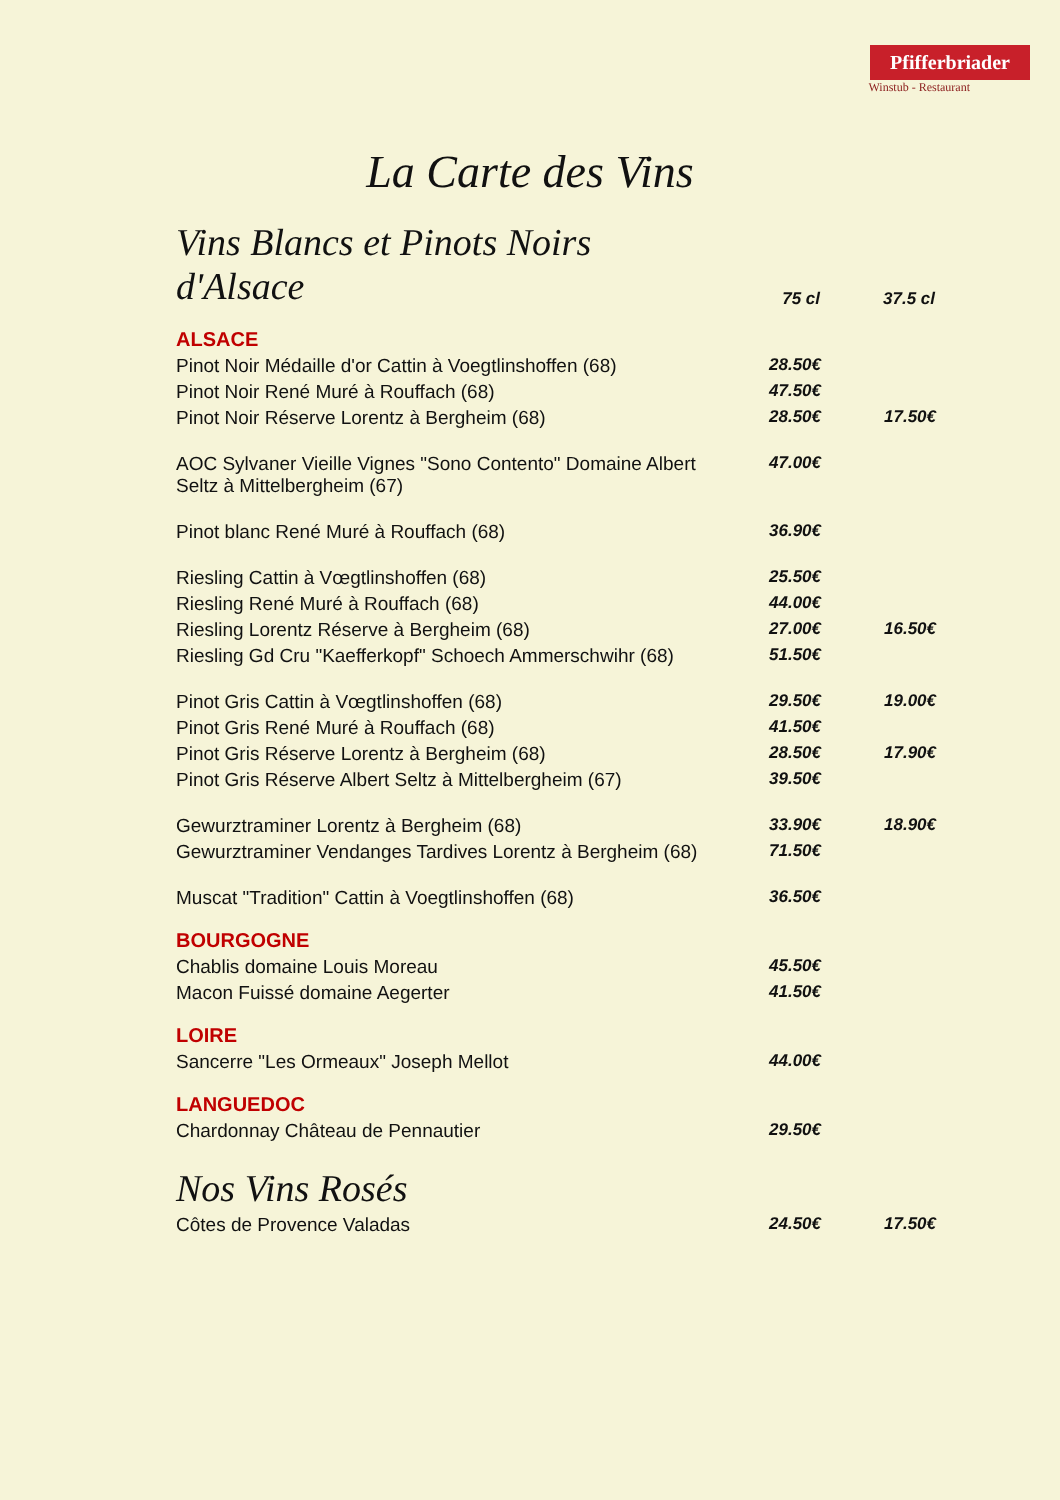Pfifferbriader
Winstub - Restaurant
La Carte des Vins
| Vins Blancs et Pinots Noirs d'Alsace | 75 cl | 37.5 cl |
| ALSACE | | |
| Pinot Noir Médaille d'or Cattin à Voegtlinshoffen (68) | 28.50€ | |
| Pinot Noir René Muré à Rouffach (68) | 47.50€ | |
| Pinot Noir Réserve Lorentz à Bergheim (68) | 28.50€ | 17.50€ |
| AOC Sylvaner Vieille Vignes "Sono Contento" Domaine Albert Seltz à Mittelbergheim (67) | 47.00€ | |
| Pinot blanc René Muré à Rouffach (68) | 36.90€ | |
| Riesling Cattin à Vœgtlinshoffen (68) | 25.50€ | |
| Riesling René Muré à Rouffach (68) | 44.00€ | |
| Riesling Lorentz Réserve à Bergheim (68) | 27.00€ | 16.50€ |
| Riesling Gd Cru "Kaefferkopf" Schoech Ammerschwihr (68) | 51.50€ | |
| Pinot Gris Cattin à Vœgtlinshoffen (68) | 29.50€ | 19.00€ |
| Pinot Gris René Muré à Rouffach (68) | 41.50€ | |
| Pinot Gris Réserve Lorentz à Bergheim (68) | 28.50€ | 17.90€ |
| Pinot Gris Réserve Albert Seltz à Mittelbergheim (67) | 39.50€ | |
| Gewurztraminer Lorentz à Bergheim (68) | 33.90€ | 18.90€ |
| Gewurztraminer Vendanges Tardives Lorentz à Bergheim (68) | 71.50€ | |
| Muscat "Tradition" Cattin à Voegtlinshoffen (68) | 36.50€ | |
| BOURGOGNE | | |
| Chablis domaine Louis Moreau | 45.50€ | |
| Macon Fuissé domaine Aegerter | 41.50€ | |
| LOIRE | | |
| Sancerre "Les Ormeaux" Joseph Mellot | 44.00€ | |
| LANGUEDOC | | |
| Chardonnay Château de Pennautier | 29.50€ | |
| Nos Vins Rosés | | |
| Côtes de Provence Valadas | 24.50€ | 17.50€ |